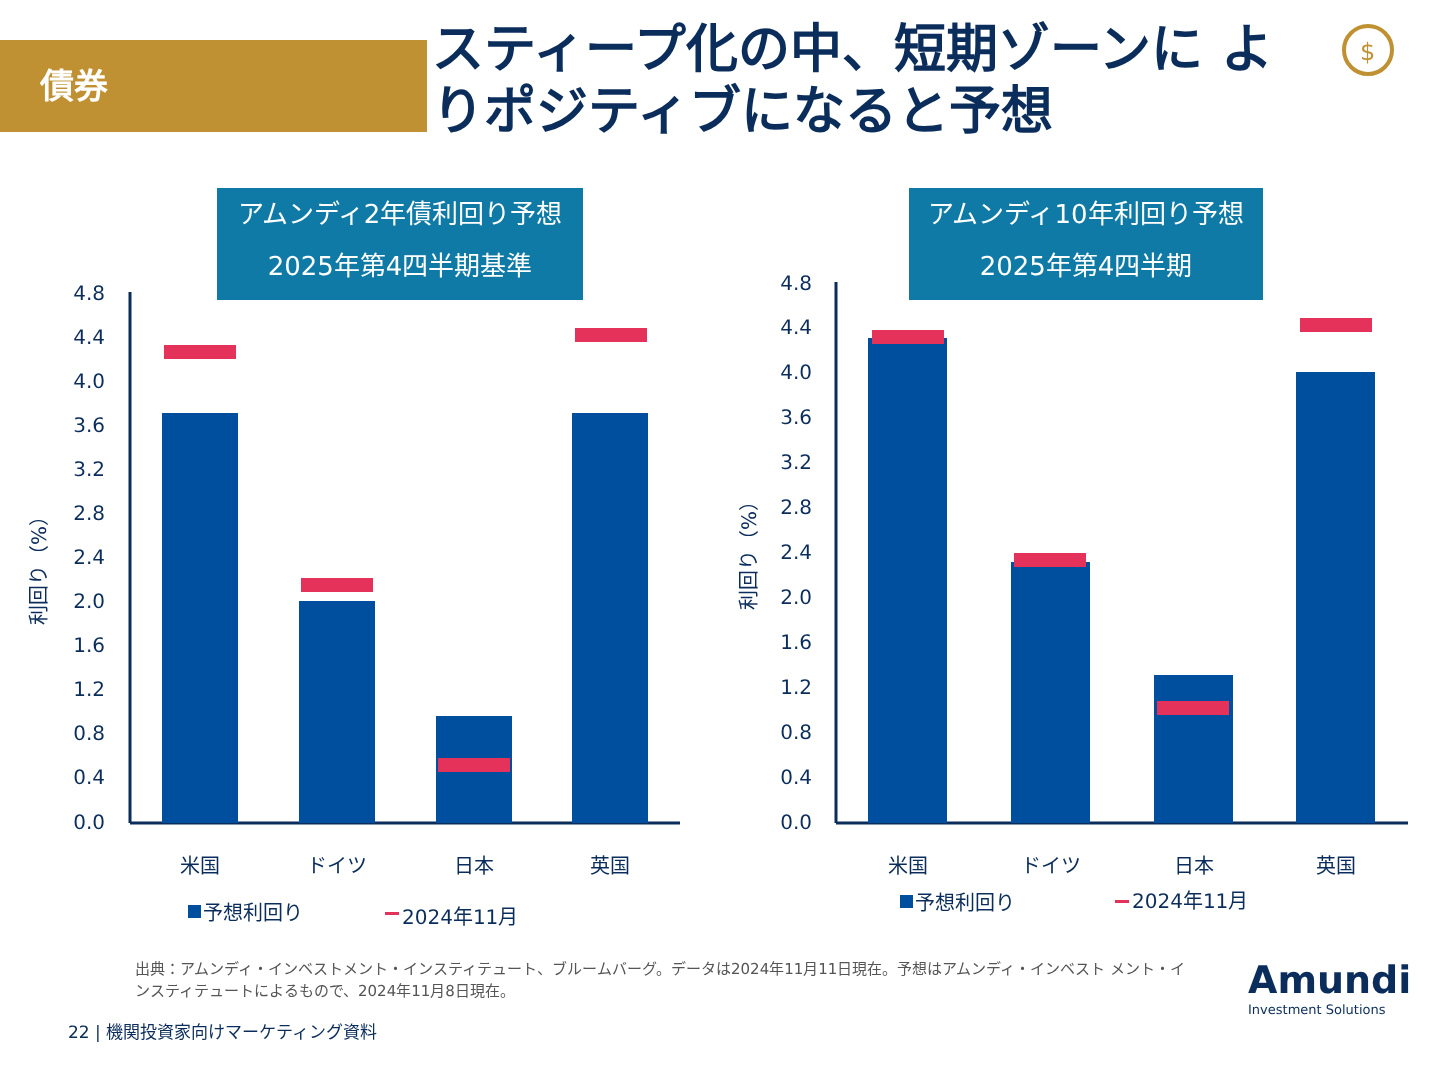債券
スティープ化の中、短期ゾーンに よりポジティブになると予想
アムンディ2年債利回り予想
2025年第4四半期基準
アムンディ10年利回り予想
2025年第4四半期
4.8
4.4
4.0
3.6
3.2
2.8
2.4
2.0
1.6
1.2
0.8
0.4
0.0
4.8
4.4
4.0
3.6
3.2
2.8
2.4
2.0
1.6
1.2
0.8
0.4
0.0
利回り（%）
利回り（%）
米国
ドイツ
日本
英国
米国
ドイツ
日本
英国
予想利回り
2024年11月
予想利回り
2024年11月
$
出典：アムンディ・インベストメント・インスティテュート、ブルームバーグ。データは2024年11月11日現在。予想はアムンディ・インベスト メント・インスティテュートによるもので、2024年11月8日現在。
22 | 機関投資家向けマーケティング資料
Amundi
Investment Solutions